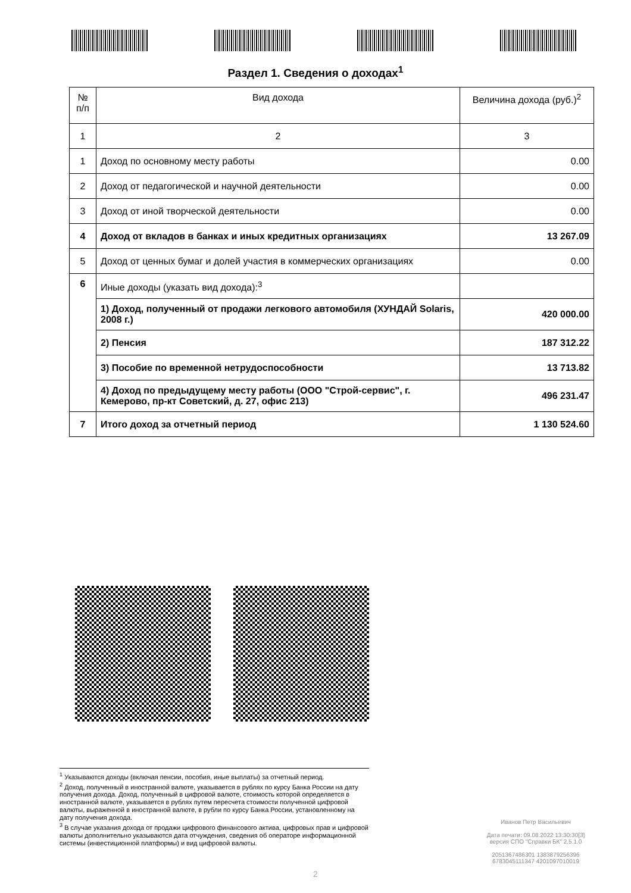Раздел 1. Сведения о доходах<sup>1</sup>
| № п/п | Вид дохода | Величина дохода (руб.)<sup>2</sup> |
| 1 | 2 | 3 |
| 1 | Доход по основному месту работы | 0.00 |
| 2 | Доход от педагогической и научной деятельности | 0.00 |
| 3 | Доход от иной творческой деятельности | 0.00 |
| 4 | Доход от вкладов в банках и иных кредитных организациях | 13 267.09 |
| 5 | Доход от ценных бумаг и долей участия в коммерческих организациях | 0.00 |
| 6 | Иные доходы (указать вид дохода):<sup>3</sup> | |
| | 1) Доход, полученный от продажи легкового автомобиля (ХУНДАЙ Solaris, 2008 г.) | 420 000.00 |
| | 2) Пенсия | 187 312.22 |
| | 3) Пособие по временной нетрудоспособности | 13 713.82 |
| | 4) Доход по предыдущему месту работы (ООО "Строй-сервис", г. Кемерово, пр-кт Советский, д. 27, офис 213) | 496 231.47 |
| 7 | Итого доход за отчетный период | 1 130 524.60 |
<sup>1</sup> Указываются доходы (включая пенсии, пособия, иные выплаты) за отчетный период.
<sup>2</sup> Доход, полученный в иностранной валюте, указывается в рублях по курсу Банка России на дату получения дохода. Доход, полученный в цифровой валюте, стоимость которой определяется в иностранной валюте, указывается в рублях путем пересчета стоимости полученной цифровой валюты, выраженной в иностранной валюте, в рубли по курсу Банка России, установленному на дату получения дохода.
<sup>3</sup> В случае указания дохода от продажи цифрового финансового актива, цифровых прав и цифровой валюты дополнительно указываются дата отчуждения, сведения об операторе информационной системы (инвестиционной платформы) и вид цифровой валюты.
Иванов Петр Васильевич
Дата печати: 09.08.2022 13:30:30[3]
версия СПО "Справки БК" 2.5.1.0
2051367486301 1383879256396
6783045111347 4201097010019
2